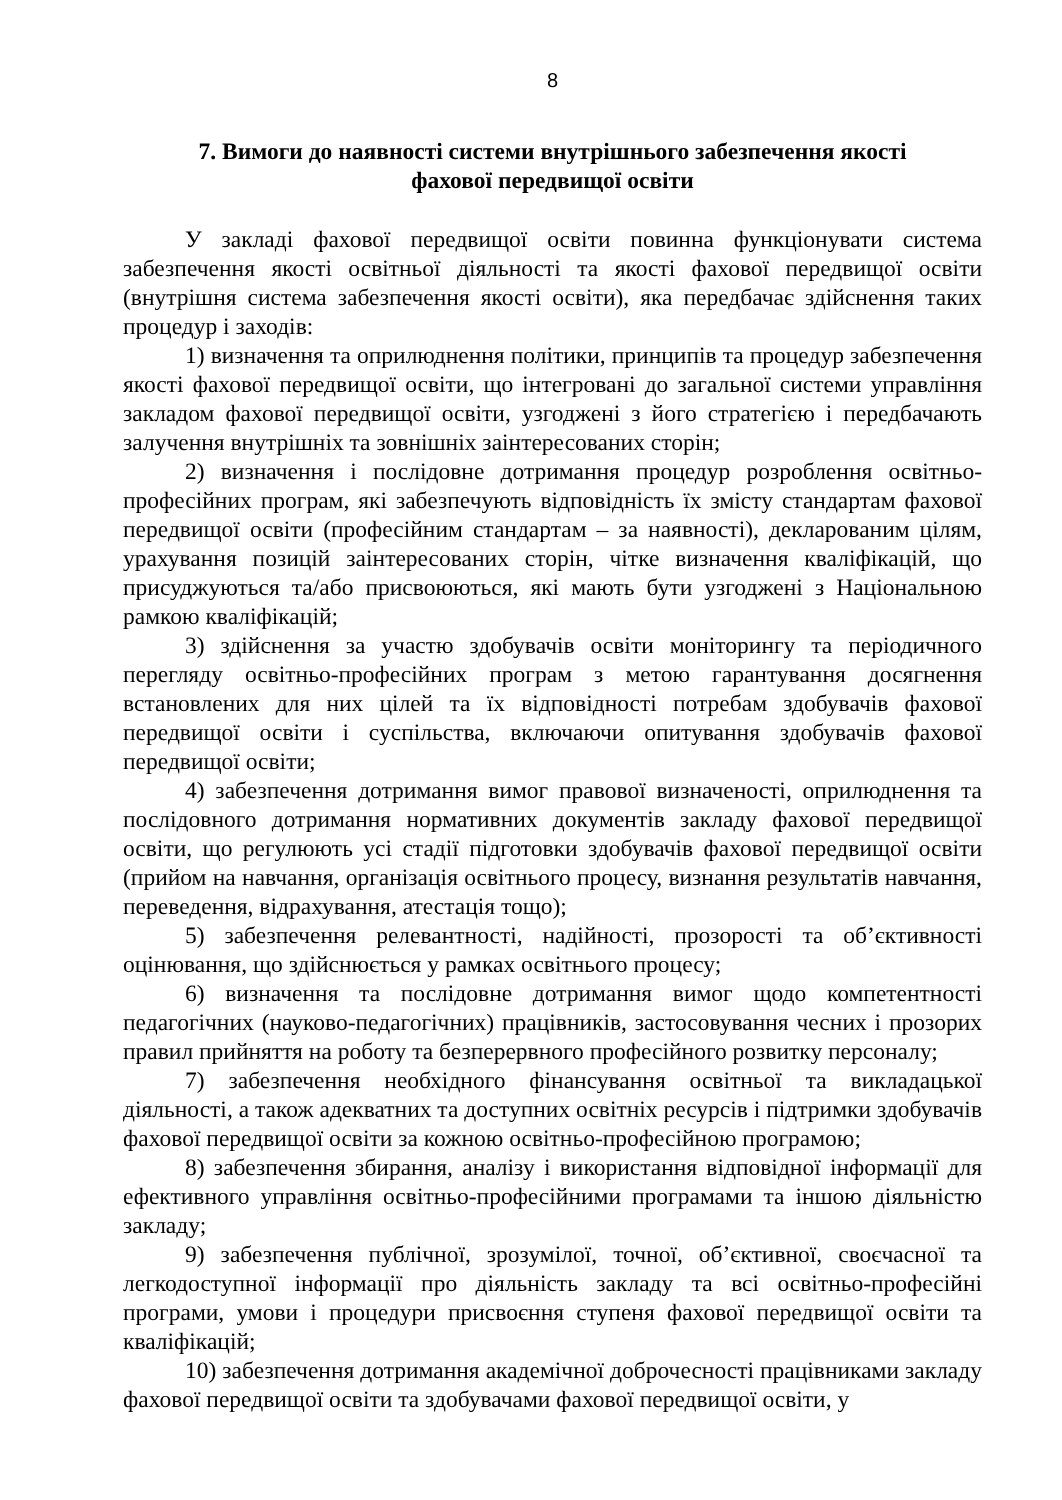8
7. Вимоги до наявності системи внутрішнього забезпечення якості
фахової передвищої освіти
У закладі фахової передвищої освіти повинна функціонувати система забезпечення якості освітньої діяльності та якості фахової передвищої освіти (внутрішня система забезпечення якості освіти), яка передбачає здійснення таких процедур і заходів:
1) визначення та оприлюднення політики, принципів та процедур забезпечення якості фахової передвищої освіти, що інтегровані до загальної системи управління закладом фахової передвищої освіти, узгоджені з його стратегією і передбачають залучення внутрішніх та зовнішніх заінтересованих сторін;
2) визначення і послідовне дотримання процедур розроблення освітньо-професійних програм, які забезпечують відповідність їх змісту стандартам фахової передвищої освіти (професійним стандартам – за наявності), декларованим цілям, урахування позицій заінтересованих сторін, чітке визначення кваліфікацій, що присуджуються та/або присвоюються, які мають бути узгоджені з Національною рамкою кваліфікацій;
3) здійснення за участю здобувачів освіти моніторингу та періодичного перегляду освітньо-професійних програм з метою гарантування досягнення встановлених для них цілей та їх відповідності потребам здобувачів фахової передвищої освіти і суспільства, включаючи опитування здобувачів фахової передвищої освіти;
4) забезпечення дотримання вимог правової визначеності, оприлюднення та послідовного дотримання нормативних документів закладу фахової передвищої освіти, що регулюють усі стадії підготовки здобувачів фахової передвищої освіти (прийом на навчання, організація освітнього процесу, визнання результатів навчання, переведення, відрахування, атестація тощо);
5) забезпечення релевантності, надійності, прозорості та об’єктивності оцінювання, що здійснюється у рамках освітнього процесу;
6) визначення та послідовне дотримання вимог щодо компетентності педагогічних (науково-педагогічних) працівників, застосовування чесних і прозорих правил прийняття на роботу та безперервного професійного розвитку персоналу;
7) забезпечення необхідного фінансування освітньої та викладацької діяльності, а також адекватних та доступних освітніх ресурсів і підтримки здобувачів фахової передвищої освіти за кожною освітньо-професійною програмою;
8) забезпечення збирання, аналізу і використання відповідної інформації для ефективного управління освітньо-професійними програмами та іншою діяльністю закладу;
9) забезпечення публічної, зрозумілої, точної, об’єктивної, своєчасної та легкодоступної інформації про діяльність закладу та всі освітньо-професійні програми, умови і процедури присвоєння ступеня фахової передвищої освіти та кваліфікацій;
10) забезпечення дотримання академічної доброчесності працівниками закладу фахової передвищої освіти та здобувачами фахової передвищої освіти, у